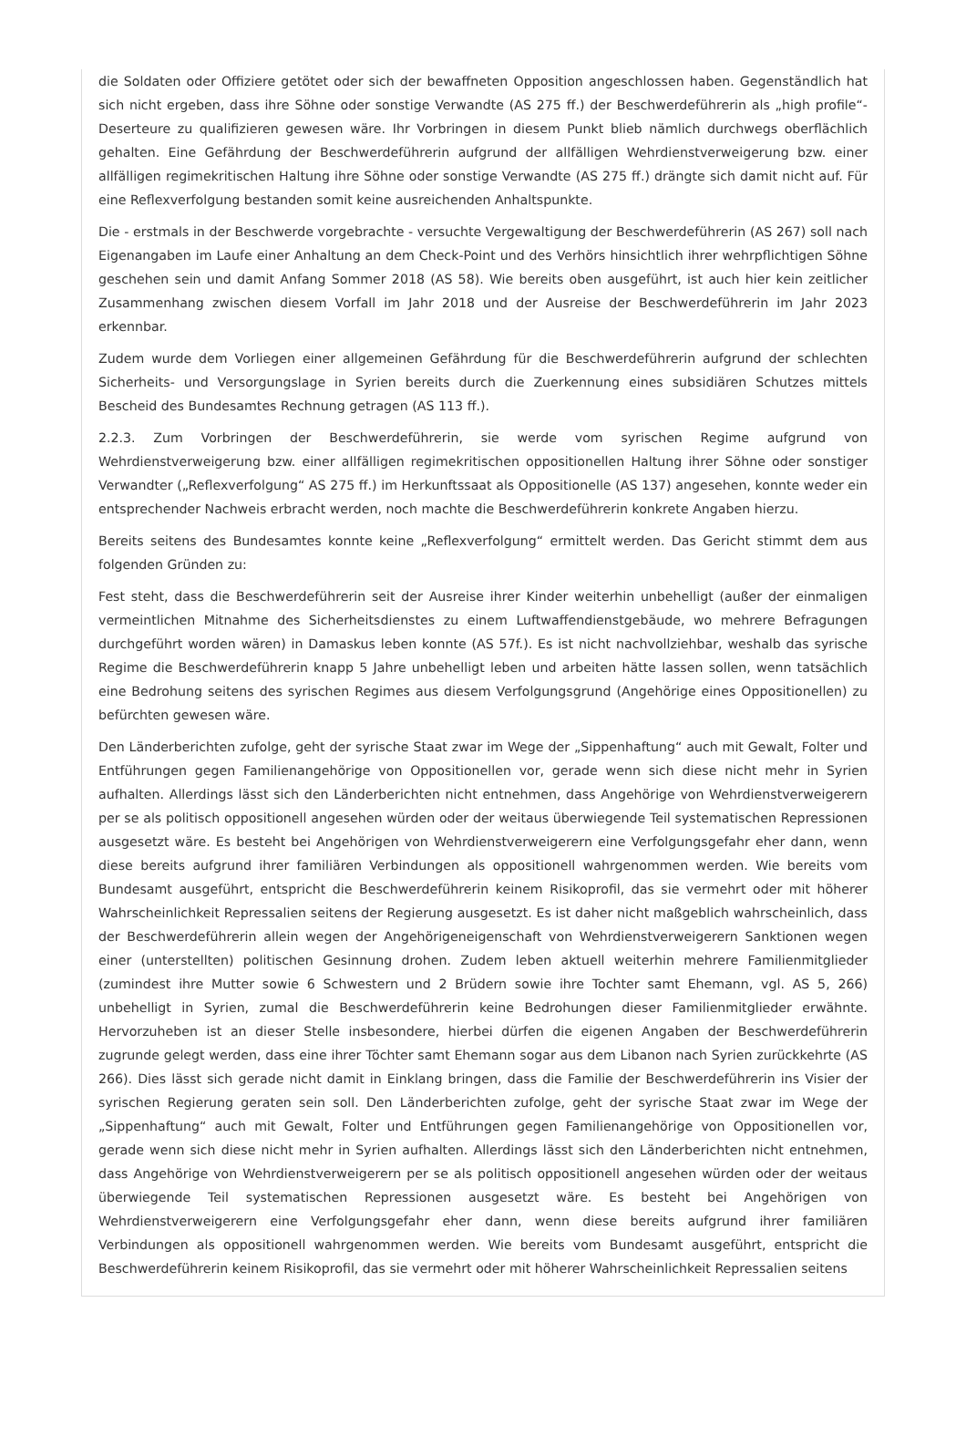die Soldaten oder Offiziere getötet oder sich der bewaffneten Opposition angeschlossen haben. Gegenständlich hat sich nicht ergeben, dass ihre Söhne oder sonstige Verwandte (AS 275 ff.) der Beschwerdeführerin als „high profile“-Deserteure zu qualifizieren gewesen wäre. Ihr Vorbringen in diesem Punkt blieb nämlich durchwegs oberflächlich gehalten. Eine Gefährdung der Beschwerdeführerin aufgrund der allfälligen Wehrdienstverweigerung bzw. einer allfälligen regimekritischen Haltung ihre Söhne oder sonstige Verwandte (AS 275 ff.) drängte sich damit nicht auf. Für eine Reflexverfolgung bestanden somit keine ausreichenden Anhaltspunkte.
Die - erstmals in der Beschwerde vorgebrachte - versuchte Vergewaltigung der Beschwerdeführerin (AS 267) soll nach Eigenangaben im Laufe einer Anhaltung an dem Check-Point und des Verhörs hinsichtlich ihrer wehrpflichtigen Söhne geschehen sein und damit Anfang Sommer 2018 (AS 58). Wie bereits oben ausgeführt, ist auch hier kein zeitlicher Zusammenhang zwischen diesem Vorfall im Jahr 2018 und der Ausreise der Beschwerdeführerin im Jahr 2023 erkennbar.
Zudem wurde dem Vorliegen einer allgemeinen Gefährdung für die Beschwerdeführerin aufgrund der schlechten Sicherheits- und Versorgungslage in Syrien bereits durch die Zuerkennung eines subsidiären Schutzes mittels Bescheid des Bundesamtes Rechnung getragen (AS 113 ff.).
2.2.3. Zum Vorbringen der Beschwerdeführerin, sie werde vom syrischen Regime aufgrund von Wehrdienstverweigerung bzw. einer allfälligen regimekritischen oppositionellen Haltung ihrer Söhne oder sonstiger Verwandter („Reflexverfolgung“ AS 275 ff.) im Herkunftssaat als Oppositionelle (AS 137) angesehen, konnte weder ein entsprechender Nachweis erbracht werden, noch machte die Beschwerdeführerin konkrete Angaben hierzu.
Bereits seitens des Bundesamtes konnte keine „Reflexverfolgung“ ermittelt werden. Das Gericht stimmt dem aus folgenden Gründen zu:
Fest steht, dass die Beschwerdeführerin seit der Ausreise ihrer Kinder weiterhin unbehelligt (außer der einmaligen vermeintlichen Mitnahme des Sicherheitsdienstes zu einem Luftwaffendienstgebäude, wo mehrere Befragungen durchgeführt worden wären) in Damaskus leben konnte (AS 57f.). Es ist nicht nachvollziehbar, weshalb das syrische Regime die Beschwerdeführerin knapp 5 Jahre unbehelligt leben und arbeiten hätte lassen sollen, wenn tatsächlich eine Bedrohung seitens des syrischen Regimes aus diesem Verfolgungsgrund (Angehörige eines Oppositionellen) zu befürchten gewesen wäre.
Den Länderberichten zufolge, geht der syrische Staat zwar im Wege der „Sippenhaftung“ auch mit Gewalt, Folter und Entführungen gegen Familienangehörige von Oppositionellen vor, gerade wenn sich diese nicht mehr in Syrien aufhalten. Allerdings lässt sich den Länderberichten nicht entnehmen, dass Angehörige von Wehrdienstverweigerern per se als politisch oppositionell angesehen würden oder der weitaus überwiegende Teil systematischen Repressionen ausgesetzt wäre. Es besteht bei Angehörigen von Wehrdienstverweigerern eine Verfolgungsgefahr eher dann, wenn diese bereits aufgrund ihrer familiären Verbindungen als oppositionell wahrgenommen werden. Wie bereits vom Bundesamt ausgeführt, entspricht die Beschwerdeführerin keinem Risikoprofil, das sie vermehrt oder mit höherer Wahrscheinlichkeit Repressalien seitens der Regierung ausgesetzt. Es ist daher nicht maßgeblich wahrscheinlich, dass der Beschwerdeführerin allein wegen der Angehörigeneigenschaft von Wehrdienstverweigerern Sanktionen wegen einer (unterstellten) politischen Gesinnung drohen. Zudem leben aktuell weiterhin mehrere Familienmitglieder (zumindest ihre Mutter sowie 6 Schwestern und 2 Brüdern sowie ihre Tochter samt Ehemann, vgl. AS 5, 266) unbehelligt in Syrien, zumal die Beschwerdeführerin keine Bedrohungen dieser Familienmitglieder erwähnte. Hervorzuheben ist an dieser Stelle insbesondere, hierbei dürfen die eigenen Angaben der Beschwerdeführerin zugrunde gelegt werden, dass eine ihrer Töchter samt Ehemann sogar aus dem Libanon nach Syrien zurückkehrte (AS 266). Dies lässt sich gerade nicht damit in Einklang bringen, dass die Familie der Beschwerdeführerin ins Visier der syrischen Regierung geraten sein soll. Den Länderberichten zufolge, geht der syrische Staat zwar im Wege der „Sippenhaftung“ auch mit Gewalt, Folter und Entführungen gegen Familienangehörige von Oppositionellen vor, gerade wenn sich diese nicht mehr in Syrien aufhalten. Allerdings lässt sich den Länderberichten nicht entnehmen, dass Angehörige von Wehrdienstverweigerern per se als politisch oppositionell angesehen würden oder der weitaus überwiegende Teil systematischen Repressionen ausgesetzt wäre. Es besteht bei Angehörigen von Wehrdienstverweigerern eine Verfolgungsgefahr eher dann, wenn diese bereits aufgrund ihrer familiären Verbindungen als oppositionell wahrgenommen werden. Wie bereits vom Bundesamt ausgeführt, entspricht die Beschwerdeführerin keinem Risikoprofil, das sie vermehrt oder mit höherer Wahrscheinlichkeit Repressalien seitens